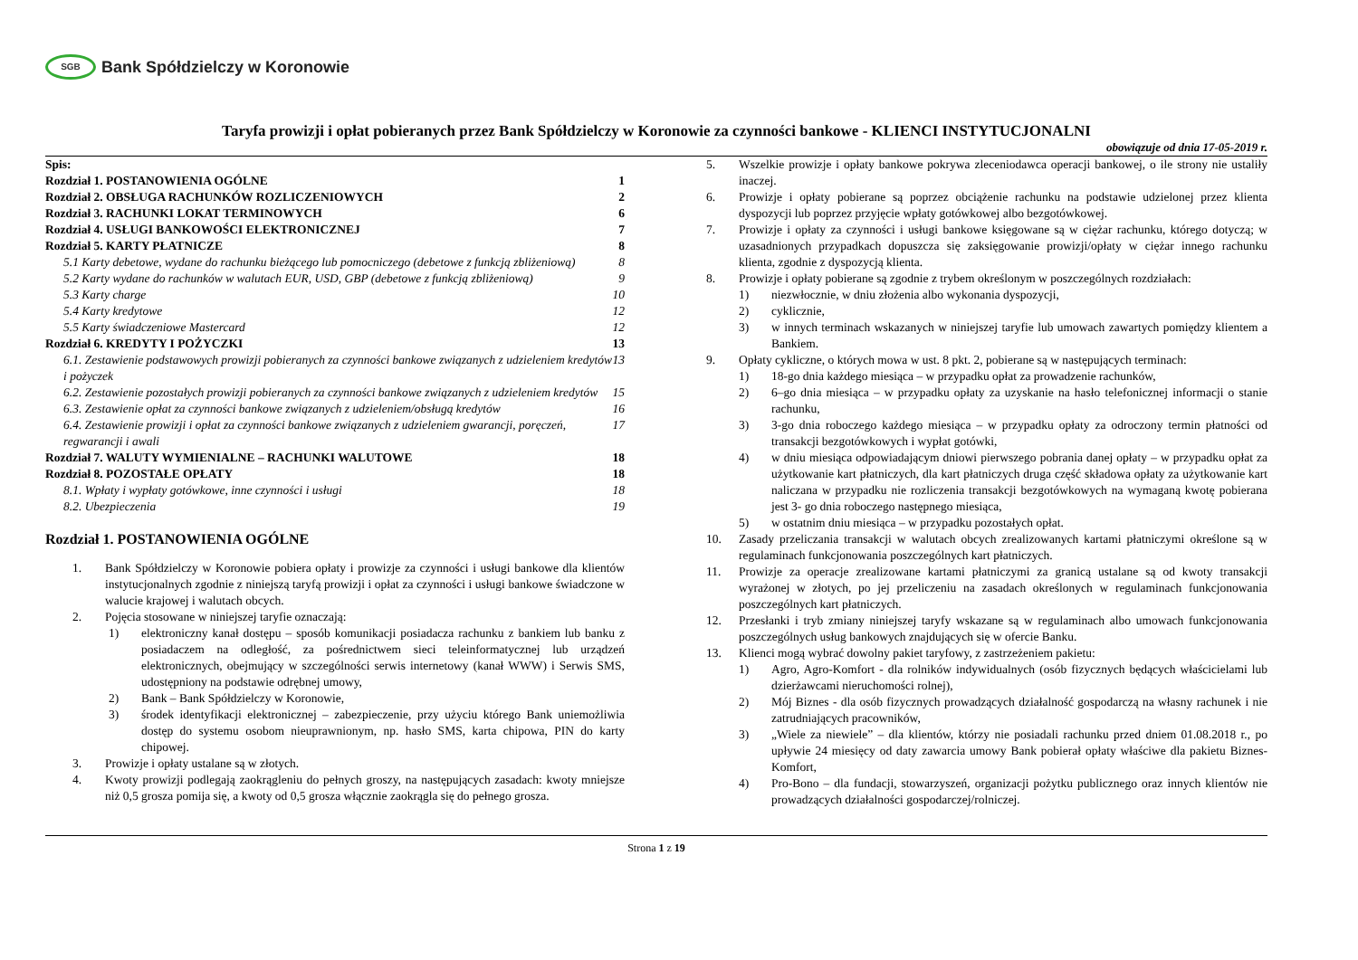SGB Bank Spółdzielczy w Koronowie
Taryfa prowizji i opłat pobieranych przez Bank Spółdzielczy w Koronowie za czynności bankowe - KLIENCI INSTYTUCJONALNI
obowiązuje od dnia 17-05-2019 r.
Spis:
Rozdział 1. POSTANOWIENIA OGÓLNE 1
Rozdział 2. OBSŁUGA RACHUNKÓW ROZLICZENIOWYCH 2
Rozdział 3. RACHUNKI LOKAT TERMINOWYCH 6
Rozdział 4. USŁUGI BANKOWOŚCI ELEKTRONICZNEJ 7
Rozdział 5. KARTY PŁATNICZE 8
5.1 Karty debetowe, wydane do rachunku bieżącego lub pomocniczego (debetowe z funkcją zbliżeniową) 8
5.2 Karty wydane do rachunków w walutach EUR, USD, GBP (debetowe z funkcją zbliżeniową) 9
5.3 Karty charge 10
5.4 Karty kredytowe 12
5.5 Karty świadczeniowe Mastercard 12
Rozdział 6. KREDYTY I POŻYCZKI 13
6.1. Zestawienie podstawowych prowizji pobieranych za czynności bankowe związanych z udzieleniem kredytów i pożyczek 13
6.2. Zestawienie pozostałych prowizji pobieranych za czynności bankowe związanych z udzieleniem kredytów 15
6.3. Zestawienie opłat za czynności bankowe związanych z udzieleniem/obsługą kredytów 16
6.4. Zestawienie prowizji i opłat za czynności bankowe związanych z udzieleniem gwarancji, poręczeń, regwarancji i awali 17
Rozdział 7. WALUTY WYMIENIALNE – RACHUNKI WALUTOWE 18
Rozdział 8. POZOSTAŁE OPŁATY 18
8.1. Wpłaty i wypłaty gotówkowe, inne czynności i usługi 18
8.2. Ubezpieczenia 19
Rozdział 1. POSTANOWIENIA OGÓLNE
1. Bank Spółdzielczy w Koronowie pobiera opłaty i prowizje za czynności i usługi bankowe dla klientów instytucjonalnych zgodnie z niniejszą taryfą prowizji i opłat za czynności i usługi bankowe świadczone w walucie krajowej i walutach obcych.
2. Pojęcia stosowane w niniejszej taryfie oznaczają:
1) elektroniczny kanał dostępu – sposób komunikacji posiadacza rachunku z bankiem lub banku z posiadaczem na odległość, za pośrednictwem sieci teleinformatycznej lub urządzeń elektronicznych, obejmujący w szczególności serwis internetowy (kanał WWW) i Serwis SMS, udostępniony na podstawie odrębnej umowy,
2) Bank – Bank Spółdzielczy w Koronowie,
3) środek identyfikacji elektronicznej – zabezpieczenie, przy użyciu którego Bank uniemożliwia dostęp do systemu osobom nieuprawnionym, np. hasło SMS, karta chipowa, PIN do karty chipowej.
3. Prowizje i opłaty ustalane są w złotych.
4. Kwoty prowizji podlegają zaokrągleniu do pełnych groszy, na następujących zasadach: kwoty mniejsze niż 0,5 grosza pomija się, a kwoty od 0,5 grosza włącznie zaokrągla się do pełnego grosza.
5. Wszelkie prowizje i opłaty bankowe pokrywa zleceniodawca operacji bankowej, o ile strony nie ustaliły inaczej.
6. Prowizje i opłaty pobierane są poprzez obciążenie rachunku na podstawie udzielonej przez klienta dyspozycji lub poprzez przyjęcie wpłaty gotówkowej albo bezgotówkowej.
7. Prowizje i opłaty za czynności i usługi bankowe księgowane są w ciężar rachunku, którego dotyczą; w uzasadnionych przypadkach dopuszcza się zaksięgowanie prowizji/opłaty w ciężar innego rachunku klienta, zgodnie z dyspozycją klienta.
8. Prowizje i opłaty pobierane są zgodnie z trybem określonym w poszczególnych rozdziałach:
1) niezwłocznie, w dniu złożenia albo wykonania dyspozycji,
2) cyklicznie,
3) w innych terminach wskazanych w niniejszej taryfie lub umowach zawartych pomiędzy klientem a Bankiem.
9. Opłaty cykliczne, o których mowa w ust. 8 pkt. 2, pobierane są w następujących terminach:
1) 18-go dnia każdego miesiąca – w przypadku opłat za prowadzenie rachunków,
2) 6–go dnia miesiąca – w przypadku opłaty za uzyskanie na hasło telefonicznej informacji o stanie rachunku,
3) 3-go dnia roboczego każdego miesiąca – w przypadku opłaty za odroczony termin płatności od transakcji bezgotówkowych i wypłat gotówki,
4) w dniu miesiąca odpowiadającym dniowi pierwszego pobrania danej opłaty – w przypadku opłat za użytkowanie kart płatniczych, dla kart płatniczych druga część składowa opłaty za użytkowanie kart naliczana w przypadku nie rozliczenia transakcji bezgotówkowych na wymaganą kwotę pobierana jest 3- go dnia roboczego następnego miesiąca,
5) w ostatnim dniu miesiąca – w przypadku pozostałych opłat.
10. Zasady przeliczania transakcji w walutach obcych zrealizowanych kartami płatniczymi określone są w regulaminach funkcjonowania poszczególnych kart płatniczych.
11. Prowizje za operacje zrealizowane kartami płatniczymi za granicą ustalane są od kwoty transakcji wyrażonej w złotych, po jej przeliczeniu na zasadach określonych w regulaminach funkcjonowania poszczególnych kart płatniczych.
12. Przesłanki i tryb zmiany niniejszej taryfy wskazane są w regulaminach albo umowach funkcjonowania poszczególnych usług bankowych znajdujących się w ofercie Banku.
13. Klienci mogą wybrać dowolny pakiet taryfowy, z zastrzeżeniem pakietu:
1) Agro, Agro-Komfort - dla rolników indywidualnych (osób fizycznych będących właścicielami lub dzierżawcami nieruchomości rolnej),
2) Mój Biznes - dla osób fizycznych prowadzących działalność gospodarczą na własny rachunek i nie zatrudniających pracowników,
3) „Wiele za niewiele” – dla klientów, którzy nie posiadali rachunku przed dniem 01.08.2018 r., po upływie 24 miesięcy od daty zawarcia umowy Bank pobierał opłaty właściwe dla pakietu Biznes-Komfort,
4) Pro-Bono – dla fundacji, stowarzyszeń, organizacji pożytku publicznego oraz innych klientów nie prowadzących działalności gospodarczej/rolniczej.
Strona 1 z 19